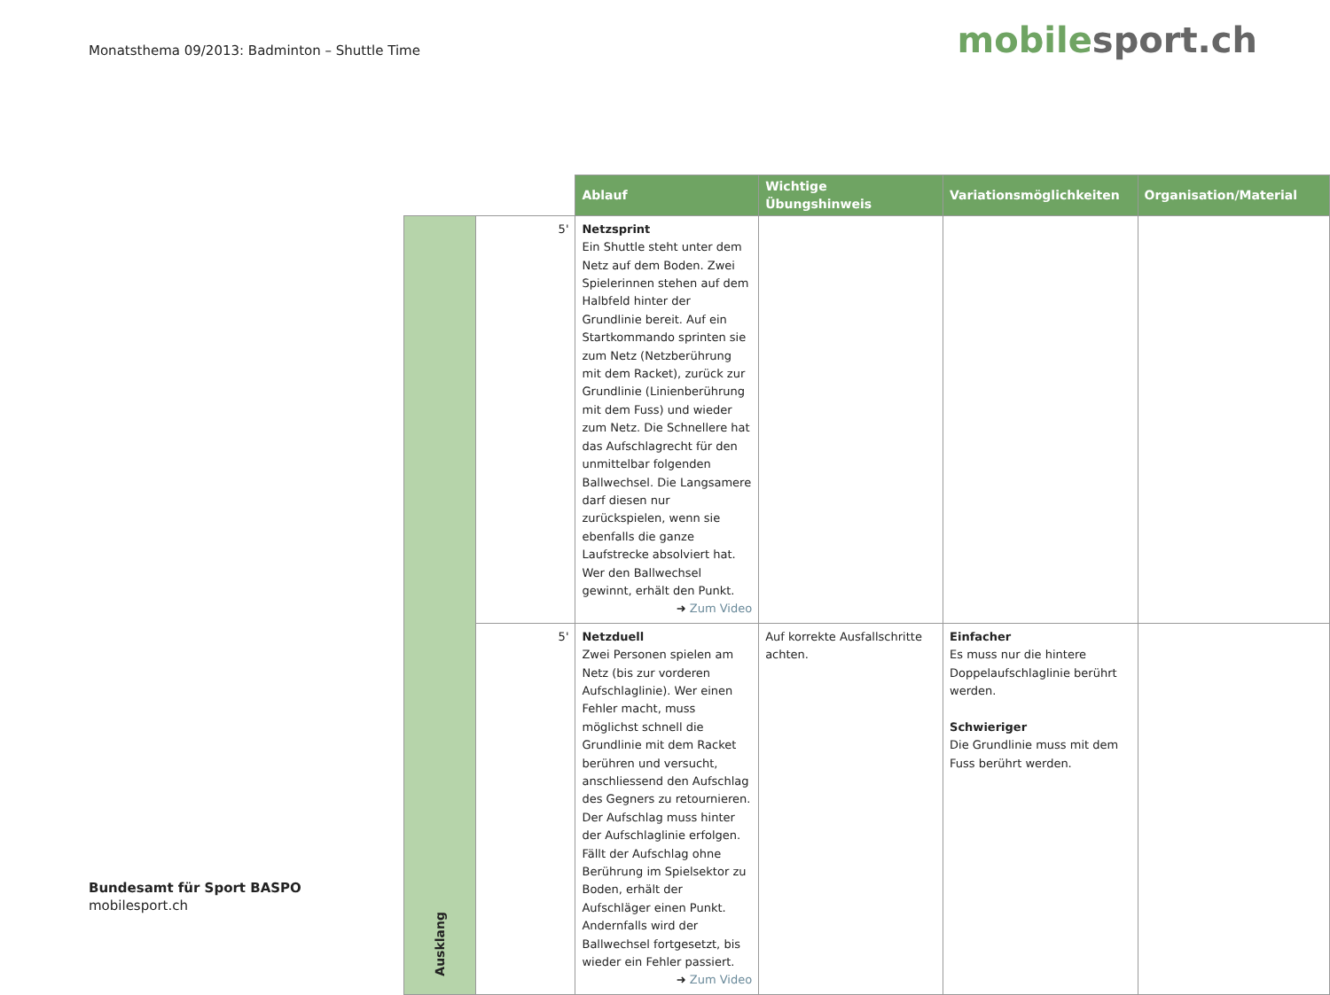Monatsthema 09/2013: Badminton – Shuttle Time
mobilesport.ch
| | | Ablauf | Wichtige Übungshinweis | Variationsmöglichkeiten | Organisation/Material |
| --- | --- | --- | --- | --- | --- |
| Ausklang | 5' | Netzsprint Ein Shuttle steht unter dem Netz auf dem Boden. Zwei Spielerinnen stehen auf dem Halbfeld hinter der Grundlinie bereit. Auf ein Startkommando sprinten sie zum Netz (Netzberührung mit dem Racket), zurück zur Grundlinie (Linienberührung mit dem Fuss) und wieder zum Netz. Die Schnellere hat das Aufschlagrecht für den unmittelbar folgenden Ballwechsel. Die Langsamere darf diesen nur zurückspielen, wenn sie ebenfalls die ganze Laufstrecke absolviert hat. Wer den Ballwechsel gewinnt, erhält den Punkt. ➜ Zum Video | | | |
| | 5' | Netzduell Zwei Personen spielen am Netz (bis zur vorderen Aufschlaglinie). Wer einen Fehler macht, muss möglichst schnell die Grundlinie mit dem Racket berühren und versucht, anschliessend den Aufschlag des Gegners zu retournieren. Der Aufschlag muss hinter der Aufschlaglinie erfolgen. Fällt der Aufschlag ohne Berührung im Spielsektor zu Boden, erhält der Aufschläger einen Punkt. Andernfalls wird der Ballwechsel fortgesetzt, bis wieder ein Fehler passiert. ➜ Zum Video | Auf korrekte Ausfallschritte achten. | Einfacher Es muss nur die hintere Doppelaufschlaglinie berührt werden. Schwieriger Die Grundlinie muss mit dem Fuss berührt werden. | |
Bundesamt für Sport BASPO
mobilesport.ch